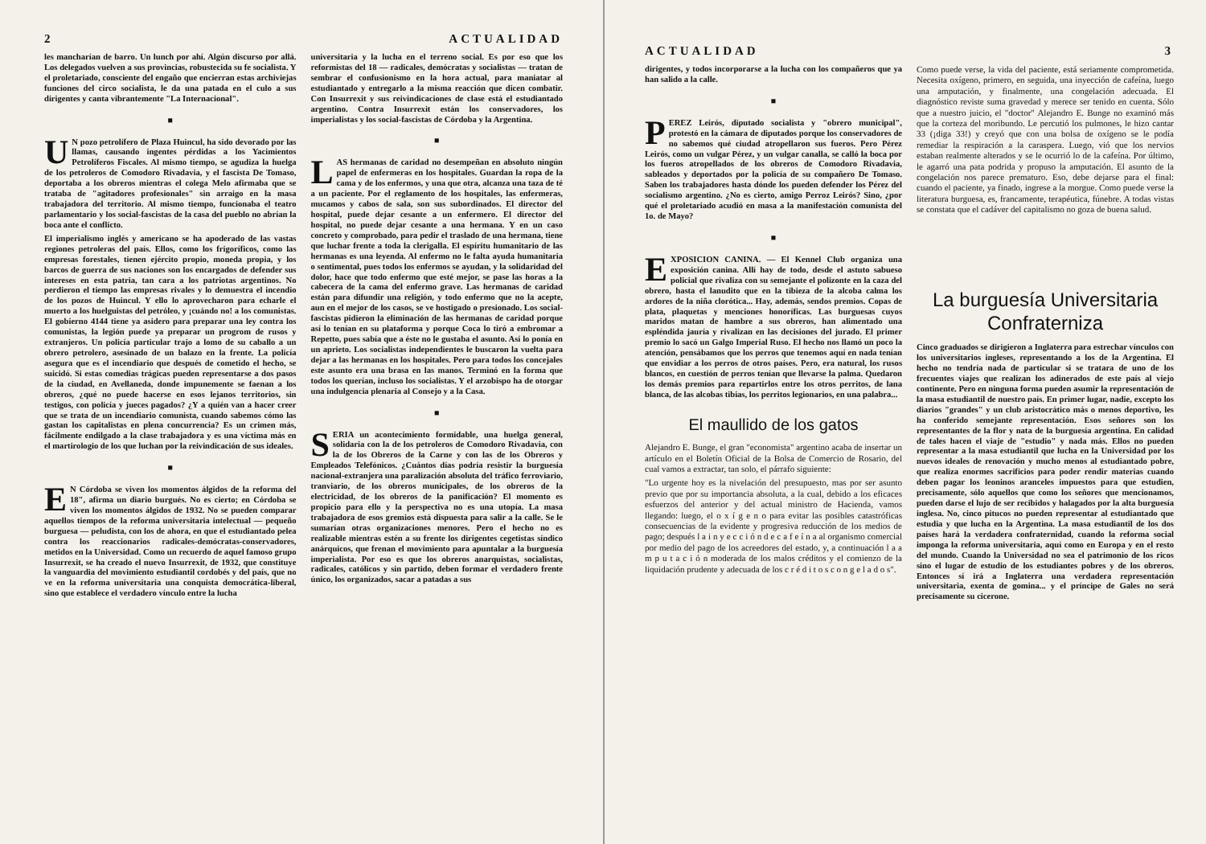2 ACTUALIDAD
les mancharían de barro. Un lunch por ahí. Algún discurso por allá. Los delegados vuelven a sus provincias, robustecida su fe socialista. Y el proletariado, consciente del engaño que encierran estas archiviejas funciones del circo socialista, le da una patada en el culo a sus dirigentes y canta vibrantemente "La Internacional".
■
UN pozo petrolífero de Plaza Huincul, ha sido devorado por las llamas, causando ingentes pérdidas a los Yacimientos Petrolíferos Fiscales. Al mismo tiempo, se agudiza la huelga de los petroleros de Comodoro Rivadavia, y el fascista De Tomaso, deportaba a los obreros mientras el colega Melo afirmaba que se trataba de "agitadores profesionales" sin arraigo en la masa trabajadora del territorio. Al mismo tiempo, funcionaba el teatro parlamentario y los social-fascistas de la casa del pueblo no abrían la boca ante el conflicto.
El imperialismo inglés y americano se ha apoderado de las vastas regiones petroleras del país. Ellos, como los frigoríficos, como las empresas forestales, tienen ejército propio, moneda propia, y los barcos de guerra de sus naciones son los encargados de defender sus intereses en esta patria, tan cara a los patriotas argentinos. No perdieron el tiempo las empresas rivales y lo demuestra el incendio de los pozos de Huincul. Y ello lo aprovecharon para echarle el muerto a los huelguistas del petróleo, y ¡cuándo no! a los comunistas. El gobierno 4144 tiene ya asidero para preparar una ley contra los comunistas, la legión puede ya preparar un progrom de rusos y extranjeros. Un policía particular trajo a lomo de su caballo a un obrero petrolero, asesinado de un balazo en la frente. La policía asegura que es el incendiario que después de cometido el hecho, se suicidó. Si estas comedias trágicas pueden representarse a dos pasos de la ciudad, en Avellaneda, donde impunemente se faenan a los obreros, ¿qué no puede hacerse en esos lejanos territorios, sin testigos, con policía y jueces pagados? ¿Y a quién van a hacer creer que se trata de un incendiario comunista, cuando sabemos cómo las gastan los capitalistas en plena concurrencia? Es un crimen más, fácilmente endilgado a la clase trabajadora y es una víctima más en el martirologio de los que luchan por la reivindicación de sus ideales.
■
EN Córdoba se viven los momentos álgidos de la reforma del 18", afirma un diario burgués. No es cierto; en Córdoba se viven los momentos álgidos de 1932. No se pueden comparar aquellos tiempos de la reforma universitaria intelectual — pequeño burguesa — peludista, con los de ahora, en que el estudiantado pelea contra los reaccionarios radicales-demócratas-conservadores, metidos en la Universidad. Como un recuerdo de aquel famoso grupo Insurrexit, se ha creado el nuevo Insurrexit, de 1932, que constituye la vanguardia del movimiento estudiantil cordobés y del país, que no ve en la reforma universitaria una conquista democrática-liberal, sino que establece el verdadero vínculo entre la lucha
universitaria y la lucha en el terreno social. Es por eso que los reformistas del 18 — radicales, demócratas y socialistas — tratan de sembrar el confusionismo en la hora actual, para maniatar al estudiantado y entregarlo a la misma reacción que dicen combatir. Con Insurrexit y sus reivindicaciones de clase está el estudiantado argentino. Contra Insurrexit están los conservadores, los imperialistas y los social-fascistas de Córdoba y la Argentina.
■
LAS hermanas de caridad no desempeñan en absoluto ningún papel de enfermeras en los hospitales. Guardan la ropa de la cama y de los enfermos, y una que otra, alcanza una taza de té a un paciente. Por el reglamento de los hospitales, las enfermeras, mucamos y cabos de sala, son sus subordinados. El director del hospital, puede dejar cesante a un enfermero. El director del hospital, no puede dejar cesante a una hermana. Y en un caso concreto y comprobado, para pedir el traslado de una hermana, tiene que luchar frente a toda la clerigalla. El espíritu humanitario de las hermanas es una leyenda. Al enfermo no le falta ayuda humanitaria o sentimental, pues todos los enfermos se ayudan, y la solidaridad del dolor, hace que todo enfermo que esté mejor, se pase las horas a la cabecera de la cama del enfermo grave. Las hermanas de caridad están para difundir una religión, y todo enfermo que no la acepte, aun en el mejor de los casos, se ve hostigado o presionado. Los social-fascistas pidieron la eliminación de las hermanas de caridad porque así lo tenían en su plataforma y porque Coca lo tiró a embromar a Repetto, pues sabía que a éste no le gustaba el asunto. Así lo ponía en un aprieto. Los socialistas independientes le buscaron la vuelta para dejar a las hermanas en los hospitales. Pero para todos los concejales este asunto era una brasa en las manos. Terminó en la forma que todos los querían, incluso los socialistas. Y el arzobispo ha de otorgar una indulgencia plenaria al Consejo y a la Casa.
■
SERIA un acontecimiento formidable, una huelga general, solidaria con la de los petroleros de Comodoro Rivadavia, con la de los Obreros de la Carne y con las de los Obreros y Empleados Telefónicos. ¿Cuántos días podría resistir la burguesía nacional-extranjera una paralización absoluta del tráfico ferroviario, tranviario, de los obreros municipales, de los obreros de la electricidad, de los obreros de la panificación? El momento es propicio para ello y la perspectiva no es una utopía. La masa trabajadora de esos gremios está dispuesta para salir a la calle. Se le sumarían otras organizaciones menores. Pero el hecho no es realizable mientras estén a su frente los dirigentes cegetistas síndico anárquicos, que frenan el movimiento para apuntalar a la burguesía imperialista. Por eso es que los obreros anarquistas, socialistas, radicales, católicos y sin partido, deben formar el verdadero frente único, los organizados, sacar a patadas a sus
ACTUALIDAD 3
dirigentes, y todos incorporarse a la lucha con los compañeros que ya han salido a la calle.
■
PEREZ Leirós, diputado socialista y "obrero municipal", protestó en la cámara de diputados porque los conservadores de no sabemos qué ciudad atropellaron sus fueros. Pero Pérez Leirós, como un vulgar Pérez, y un vulgar canalla, se calló la boca por los fueros atropellados de los obreros de Comodoro Rivadavia, sableados y deportados por la policía de su compañero De Tomaso. Saben los trabajadores hasta dónde los pueden defender los Pérez del socialismo argentino. ¿No es cierto, amigo Perroz Leirós? Sino, ¿por qué el proletariado acudió en masa a la manifestación comunista del 1o. de Mayo?
■
EXPOSICION CANINA. — El Kennel Club organiza una exposición canina. Allí hay de todo, desde el astuto sabueso policial que rivaliza con su semejante el polizonte en la caza del obrero, hasta el lanudito que en la tibieza de la alcoba calma los ardores de la niña clorótica... Hay, además, sendos premios. Copas de plata, plaquetas y menciones honoríficas. Las burguesas cuyos maridos matan de hambre a sus obreros, han alimentado una espléndida jauría y rivalizan en las decisiones del jurado. El primer premio lo sacó un Galgo Imperial Ruso. El hecho nos llamó un poco la atención, pensábamos que los perros que tenemos aquí en nada tenían que envidiar a los perros de otros países. Pero, era natural, los rusos blancos, en cuestión de perros tenían que llevarse la palma. Quedaron los demás premios para repartirlos entre los otros perritos, de lana blanca, de las alcobas tibias, los perritos legionarios, en una palabra...
El maullido de los gatos
Alejandro E. Bunge, el gran "economista" argentino acaba de insertar un artículo en el Boletín Oficial de la Bolsa de Comercio de Rosario, del cual vamos a extractar, tan solo, el párrafo siguiente:
"Lo urgente hoy es la nivelación del presupuesto, mas por ser asunto previo que por su importancia absoluta, a la cual, debido a los eficaces esfuerzos del anterior y del actual ministro de Hacienda, vamos llegando: luego, el o x í g e n o para evitar las posibles catastróficas consecuencias de la evidente y progresiva reducción de los medios de pago; después l a i n y e c c i ó n d e c a f e í n a al organismo comercial por medio del pago de los acreedores del estado, y, a continuación l a a m p u t a c i ó n moderada de los malos créditos y el comienzo de la liquidación prudente y adecuada de los c r é d i t o s c o n g e l a d o s".
Como puede verse, la vida del paciente, está seriamente comprometida. Necesita oxígeno, primero, en seguida, una inyección de cafeína, luego una amputación, y finalmente, una congelación adecuada. El diagnóstico reviste suma gravedad y merece ser tenido en cuenta. Sólo que a nuestro juicio, el "doctor" Alejandro E. Bunge no examinó más que la corteza del moribundo. Le percutió los pulmones, le hizo cantar 33 (¡diga 33!) y creyó que con una bolsa de oxígeno se le podía remediar la respiración a la caraspera. Luego, vió que los nervios estaban realmente alterados y se le ocurrió lo de la cafeína. Por último, le agarró una pata podrida y propuso la amputación. El asunto de la congelación nos parece prematuro. Eso, debe dejarse para el final: cuando el paciente, ya finado, ingrese a la morgue. Como puede verse la literatura burguesa, es, francamente, terapéutica, fúnebre. A todas vistas se constata que el cadáver del capitalismo no goza de buena salud.
La burguesía Universitaria Confraterniza
Cinco graduados se dirigieron a Inglaterra para estrechar vínculos con los universitarios ingleses, representando a los de la Argentina. El hecho no tendría nada de particular si se tratara de uno de los frecuentes viajes que realizan los adinerados de este país al viejo continente. Pero en ninguna forma pueden asumir la representación de la masa estudiantil de nuestro país. En primer lugar, nadie, excepto los diarios "grandes" y un club aristocrático más o menos deportivo, les ha conferido semejante representación. Esos señores son los representantes de la flor y nata de la burguesía argentina. En calidad de tales hacen el viaje de "estudio" y nada más. Ellos no pueden representar a la masa estudiantil que lucha en la Universidad por los nuevos ideales de renovación y mucho menos al estudiantado pobre, que realiza enormes sacrificios para poder rendir materias cuando deben pagar los leoninos aranceles impuestos para que estudien, precisamente, sólo aquellos que como los señores que mencionamos, pueden darse el lujo de ser recibidos y halagados por la alta burguesía inglesa. No, cinco pitucos no pueden representar al estudiantado que estudia y que lucha en la Argentina. La masa estudiantil de los dos países hará la verdadera confraternidad, cuando la reforma social imponga la reforma universitaria, aquí como en Europa y en el resto del mundo. Cuando la Universidad no sea el patrimonio de los ricos sino el lugar de estudio de los estudiantes pobres y de los obreros. Entonces sí irá a Inglaterra una verdadera representación universitaria, exenta de gomina... y el príncipe de Gales no será precisamente su cicerone.